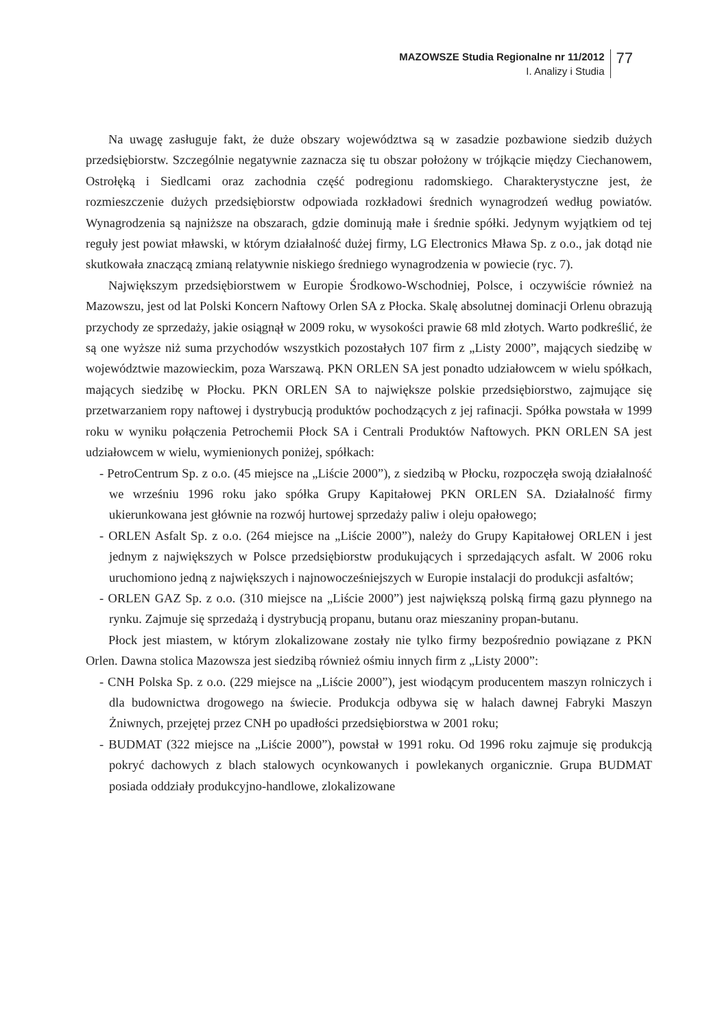MAZOWSZE Studia Regionalne nr 11/2012
I. Analizy i Studia
77
Na uwagę zasługuje fakt, że duże obszary województwa są w zasadzie pozbawione siedzib dużych przedsiębiorstw. Szczególnie negatywnie zaznacza się tu obszar położony w trójkącie między Ciechanowem, Ostrołęką i Siedlcami oraz zachodnia część podregionu radomskiego. Charakterystyczne jest, że rozmieszczenie dużych przedsiębiorstw odpowiada rozkładowi średnich wynagrodzeń według powiatów. Wynagrodzenia są najniższe na obszarach, gdzie dominują małe i średnie spółki. Jedynym wyjątkiem od tej reguły jest powiat mławski, w którym działalność dużej firmy, LG Electronics Mława Sp. z o.o., jak dotąd nie skutkowała znaczącą zmianą relatywnie niskiego średniego wynagrodzenia w powiecie (ryc. 7).
Największym przedsiębiorstwem w Europie Środkowo-Wschodniej, Polsce, i oczywiście również na Mazowszu, jest od lat Polski Koncern Naftowy Orlen SA z Płocka. Skalę absolutnej dominacji Orlenu obrazują przychody ze sprzedaży, jakie osiągnął w 2009 roku, w wysokości prawie 68 mld złotych. Warto podkreślić, że są one wyższe niż suma przychodów wszystkich pozostałych 107 firm z „Listy 2000”, mających siedzibę w województwie mazowieckim, poza Warszawą. PKN ORLEN SA jest ponadto udziałowcem w wielu spółkach, mających siedzibę w Płocku. PKN ORLEN SA to największe polskie przedsiębiorstwo, zajmujące się przetwarzaniem ropy naftowej i dystrybucją produktów pochodzących z jej rafinacji. Spółka powstała w 1999 roku w wyniku połączenia Petrochemii Płock SA i Centrali Produktów Naftowych. PKN ORLEN SA jest udziałowcem w wielu, wymienionych poniżej, spółkach:
- PetroCentrum Sp. z o.o. (45 miejsce na „Liście 2000”), z siedzibą w Płocku, rozpoczęła swoją działalność we wrześniu 1996 roku jako spółka Grupy Kapitałowej PKN ORLEN SA. Działalność firmy ukierunkowana jest głównie na rozwój hurtowej sprzedaży paliw i oleju opałowego;
- ORLEN Asfalt Sp. z o.o. (264 miejsce na „Liście 2000”), należy do Grupy Kapitałowej ORLEN i jest jednym z największych w Polsce przedsiębiorstw produkujących i sprzedających asfalt. W 2006 roku uruchomiono jedną z największych i najnowocześniejszych w Europie instalacji do produkcji asfaltów;
- ORLEN GAZ Sp. z o.o. (310 miejsce na „Liście 2000”) jest największą polską firmą gazu płynnego na rynku. Zajmuje się sprzedażą i dystrybucją propanu, butanu oraz mieszaniny propan-butanu.
Płock jest miastem, w którym zlokalizowane zostały nie tylko firmy bezpośrednio powiązane z PKN Orlen. Dawna stolica Mazowsza jest siedzibą również ośmiu innych firm z „Listy 2000”:
- CNH Polska Sp. z o.o. (229 miejsce na „Liście 2000”), jest wiodącym producentem maszyn rolniczych i dla budownictwa drogowego na świecie. Produkcja odbywa się w halach dawnej Fabryki Maszyn Żniwnych, przejętej przez CNH po upadłości przedsiębiorstwa w 2001 roku;
- BUDMAT (322 miejsce na „Liście 2000”), powstał w 1991 roku. Od 1996 roku zajmuje się produkcją pokryć dachowych z blach stalowych ocynkowanych i powlekanych organicznie. Grupa BUDMAT posiada oddziały produkcyjno-handlowe, zlokalizowane